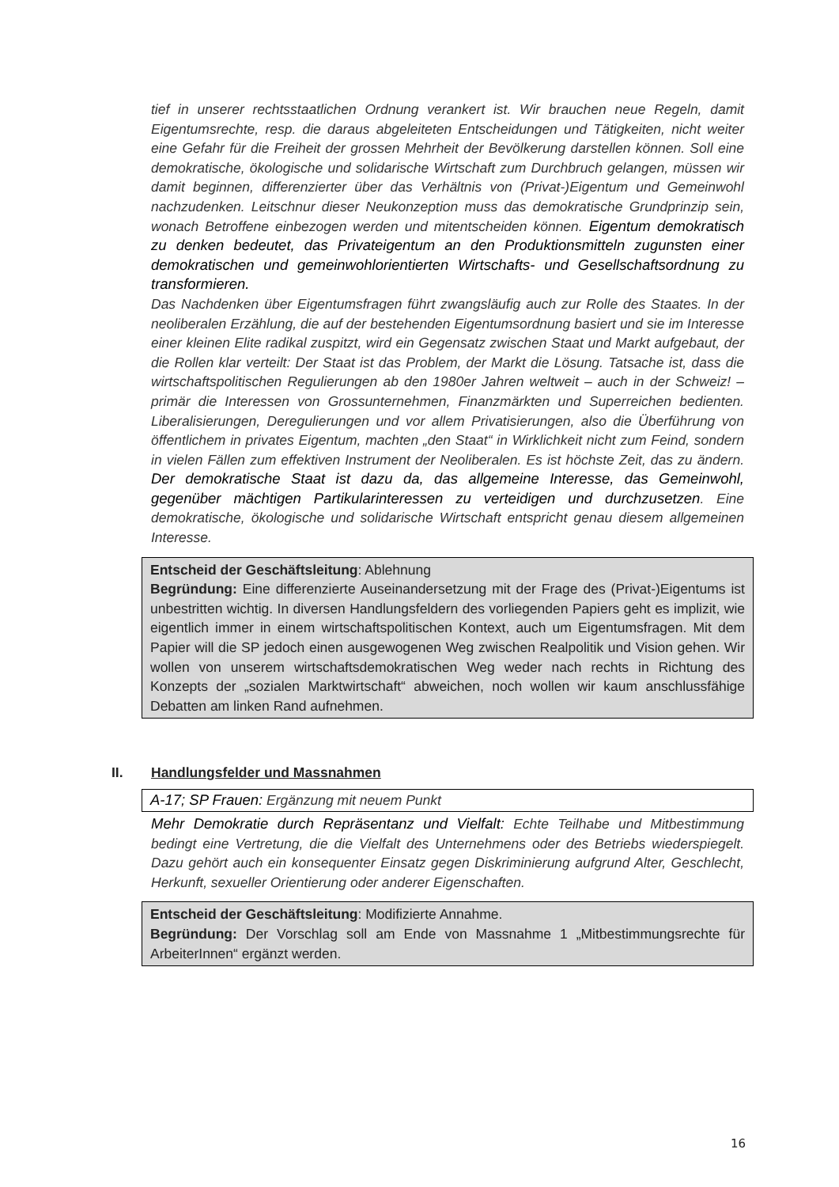tief in unserer rechtsstaatlichen Ordnung verankert ist. Wir brauchen neue Regeln, damit Eigentumsrechte, resp. die daraus abgeleiteten Entscheidungen und Tätigkeiten, nicht weiter eine Gefahr für die Freiheit der grossen Mehrheit der Bevölkerung darstellen können. Soll eine demokratische, ökologische und solidarische Wirtschaft zum Durchbruch gelangen, müssen wir damit beginnen, differenzierter über das Verhältnis von (Privat-)Eigentum und Gemeinwohl nachzudenken. Leitschnur dieser Neukonzeption muss das demokratische Grundprinzip sein, wonach Betroffene einbezogen werden und mitentscheiden können. Eigentum demokratisch zu denken bedeutet, das Privateigentum an den Produktionsmitteln zugunsten einer demokratischen und gemeinwohlorientierten Wirtschafts- und Gesellschaftsordnung zu transformieren.
Das Nachdenken über Eigentumsfragen führt zwangsläufig auch zur Rolle des Staates. In der neoliberalen Erzählung, die auf der bestehenden Eigentumsordnung basiert und sie im Interesse einer kleinen Elite radikal zuspitzt, wird ein Gegensatz zwischen Staat und Markt aufgebaut, der die Rollen klar verteilt: Der Staat ist das Problem, der Markt die Lösung. Tatsache ist, dass die wirtschaftspolitischen Regulierungen ab den 1980er Jahren weltweit – auch in der Schweiz! – primär die Interessen von Grossunternehmen, Finanzmärkten und Superreichen bedienten. Liberalisierungen, Deregulierungen und vor allem Privatisierungen, also die Überführung von öffentlichem in privates Eigentum, machten „den Staat“ in Wirklichkeit nicht zum Feind, sondern in vielen Fällen zum effektiven Instrument der Neoliberalen. Es ist höchste Zeit, das zu ändern. Der demokratische Staat ist dazu da, das allgemeine Interesse, das Gemeinwohl, gegenüber mächtigen Partikularinteressen zu verteidigen und durchzusetzen. Eine demokratische, ökologische und solidarische Wirtschaft entspricht genau diesem allgemeinen Interesse.
Entscheid der Geschäftsleitung: Ablehnung
Begründung: Eine differenzierte Auseinandersetzung mit der Frage des (Privat-)Eigentums ist unbestritten wichtig. In diversen Handlungsfeldern des vorliegenden Papiers geht es implizit, wie eigentlich immer in einem wirtschaftspolitischen Kontext, auch um Eigentumsfragen. Mit dem Papier will die SP jedoch einen ausgewogenen Weg zwischen Realpolitik und Vision gehen. Wir wollen von unserem wirtschaftsdemokratischen Weg weder nach rechts in Richtung des Konzepts der „sozialen Marktwirtschaft“ abweichen, noch wollen wir kaum anschlussfähige Debatten am linken Rand aufnehmen.
II. Handlungsfelder und Massnahmen
A-17; SP Frauen: Ergänzung mit neuem Punkt
Mehr Demokratie durch Repräsentanz und Vielfalt: Echte Teilhabe und Mitbestimmung bedingt eine Vertretung, die die Vielfalt des Unternehmens oder des Betriebs wiederspiegelt. Dazu gehört auch ein konsequenter Einsatz gegen Diskriminierung aufgrund Alter, Geschlecht, Herkunft, sexueller Orientierung oder anderer Eigenschaften.
Entscheid der Geschäftsleitung: Modifizierte Annahme.
Begründung: Der Vorschlag soll am Ende von Massnahme 1 „Mitbestimmungsrechte für ArbeiterInnen“ ergänzt werden.
16